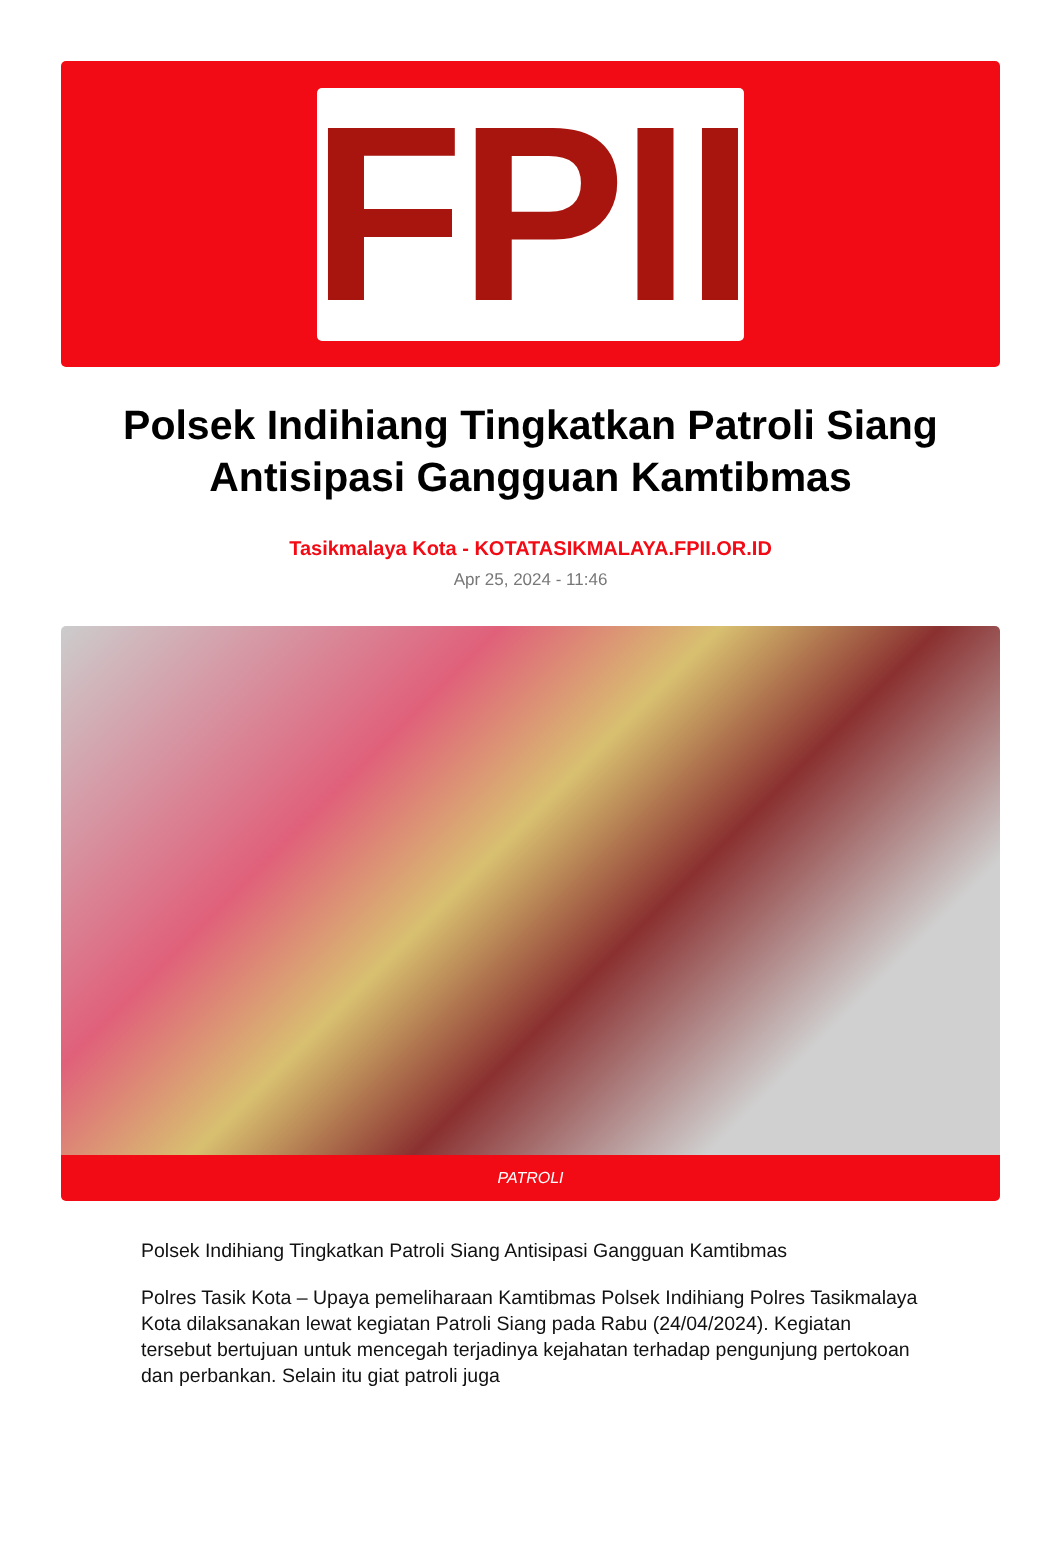FPII
Polsek Indihiang Tingkatkan Patroli Siang Antisipasi Gangguan Kamtibmas
Tasikmalaya Kota - KOTATASIKMALAYA.FPII.OR.ID
Apr 25, 2024 - 11:46
PATROLI
Polsek Indihiang Tingkatkan Patroli Siang Antisipasi Gangguan Kamtibmas
Polres Tasik Kota – Upaya pemeliharaan Kamtibmas Polsek Indihiang Polres Tasikmalaya Kota dilaksanakan lewat kegiatan Patroli Siang pada Rabu (24/04/2024). Kegiatan tersebut bertujuan untuk mencegah terjadinya kejahatan terhadap pengunjung pertokoan dan perbankan. Selain itu giat patroli juga